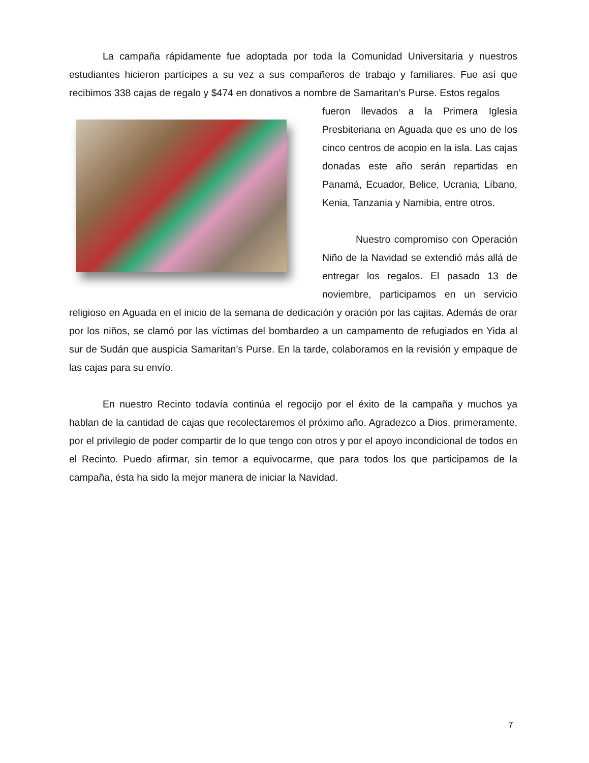La campaña rápidamente fue adoptada por toda la Comunidad Universitaria y nuestros estudiantes hicieron partícipes a su vez a sus compañeros de trabajo y familiares. Fue así que recibimos 338 cajas de regalo y $474 en donativos a nombre de Samaritan’s Purse. Estos regalos
fueron llevados a la Primera Iglesia Presbiteriana en Aguada que es uno de los cinco centros de acopio en la isla. Las cajas donadas este año serán repartidas en Panamá, Ecuador, Belice, Ucrania, Líbano, Kenia, Tanzania y Namibia, entre otros.
Nuestro compromiso con Operación Niño de la Navidad se extendió más allá de entregar los regalos. El pasado 13 de noviembre, participamos en un servicio religioso en Aguada en el inicio de la semana de dedicación y oración por las cajitas. Además de orar por los niños, se clamó por las víctimas del bombardeo a un campamento de refugiados en Yida al sur de Sudán que auspicia Samaritan’s Purse. En la tarde, colaboramos en la revisión y empaque de las cajas para su envío.
En nuestro Recinto todavía continúa el regocijo por el éxito de la campaña y muchos ya hablan de la cantidad de cajas que recolectaremos el próximo año. Agradezco a Dios, primeramente, por el privilegio de poder compartir de lo que tengo con otros y por el apoyo incondicional de todos en el Recinto. Puedo afirmar, sin temor a equivocarme, que para todos los que participamos de la campaña, ésta ha sido la mejor manera de iniciar la Navidad.
7